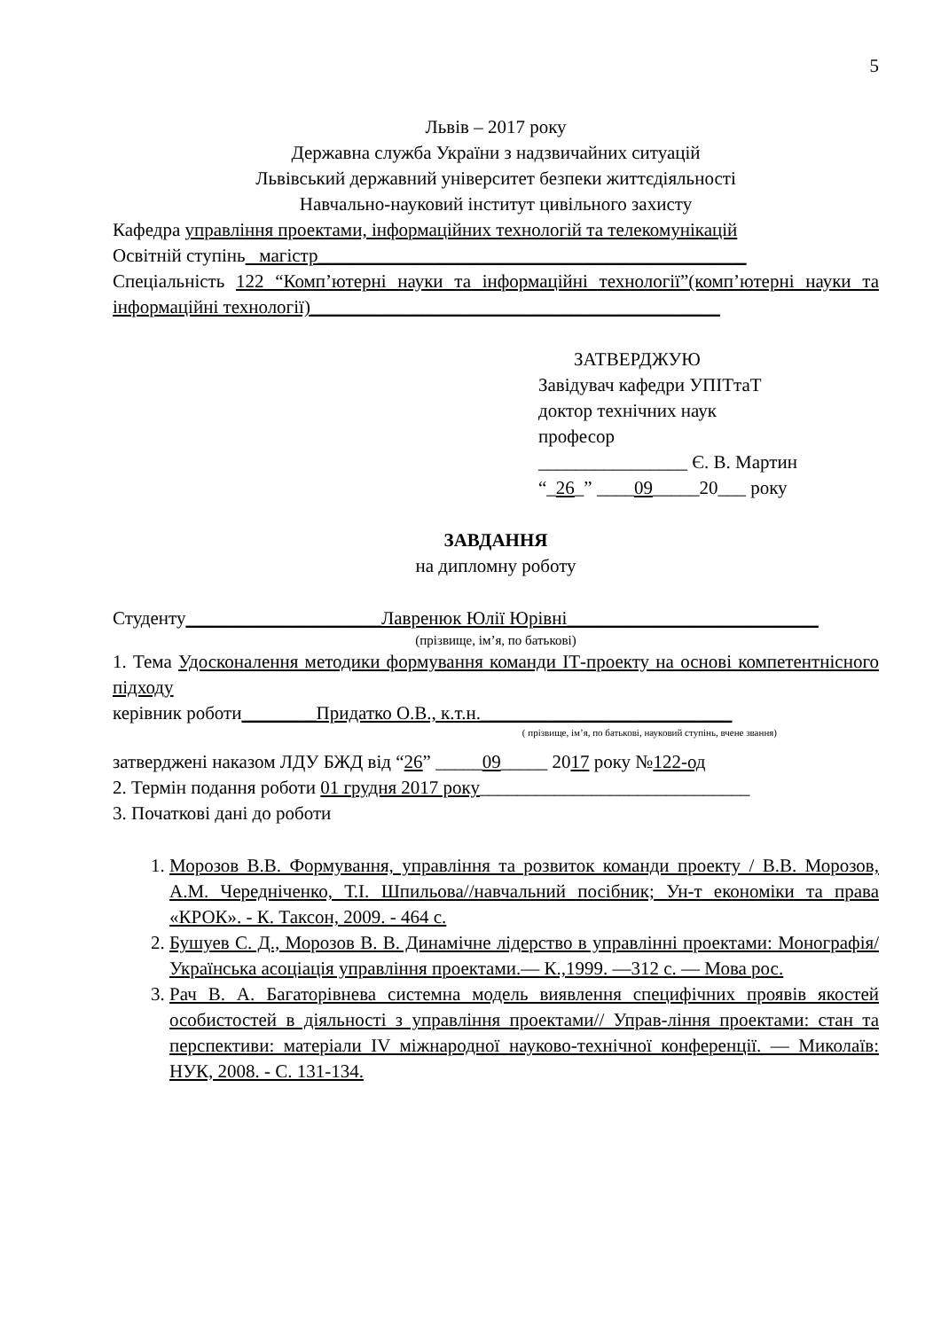5
Львів – 2017 року
Державна служба України з надзвичайних ситуацій
Львівський державний університет безпеки життєдіяльності
Навчально-науковий інститут цивільного захисту
Кафедра управління проектами, інформаційних технологій та телекомунікацій
Освітній ступінь магістр______________________________________________
Спеціальність 122 “Комп’ютерні науки та інформаційні технології”(комп’ютерні науки та інформаційні технології)____________________________________________
ЗАТВЕРДЖУЮ
Завідувач кафедри УПІТтаТ
доктор технічних наук
професор
________________ Є. В. Мартин
“_26_” ____09_____20___ року
ЗАВДАННЯ
на дипломну роботу
Студенту_____________________Лавренюк Юлії Юрівні___________________________
(прізвище, ім’я, по батькові)
1. Тема Удосконалення методики формування команди ІТ-проекту на основі компетентнісного підходу
керівник роботи________Придатко О.В., к.т.н.___________________________
( прізвище, ім’я, по батькові, науковий ступінь, вчене звання)
затверджені наказом ЛДУ БЖД від “26” _____09_____ 2017 року №122-од
2. Термін подання роботи 01 грудня 2017 року_____________________________
3. Початкові дані до роботи
1. Морозов В.В. Формування, управління та розвиток команди проекту / В.В. Морозов, А.М. Чередніченко, Т.І. Шпильова//навчальний посібник; Ун-т економіки та права «КРОК». - К. Таксон, 2009. - 464 с.
2. Бушуев С. Д., Морозов В. В. Динамічне лідерство в управлінні проектами: Монографія/ Українська асоціація управління проектами.— К.,1999. —312 с. — Мова рос.
3. Рач В. А. Багаторівнева системна модель виявлення специфічних проявів якостей особистостей в діяльності з управління проектами// Управ-ління проектами: стан та перспективи: матеріали IV міжнародної науково-технічної конференції. — Миколаїв: НУК, 2008. - С. 131-134.